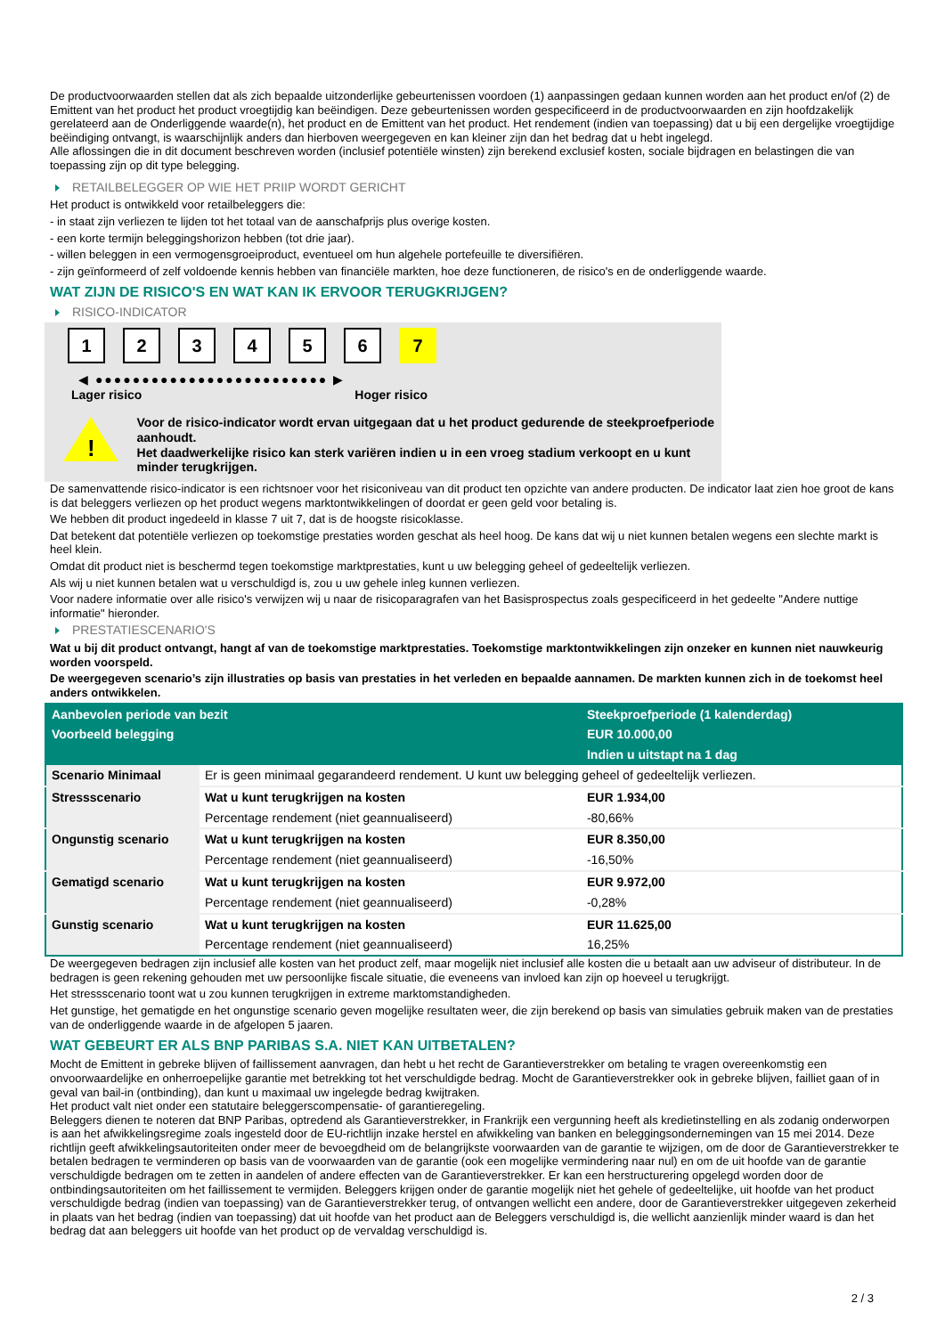De productvoorwaarden stellen dat als zich bepaalde uitzonderlijke gebeurtenissen voordoen (1) aanpassingen gedaan kunnen worden aan het product en/of (2) de Emittent van het product het product vroegtijdig kan beëindigen. Deze gebeurtenissen worden gespecificeerd in de productvoorwaarden en zijn hoofdzakelijk gerelateerd aan de Onderliggende waarde(n), het product en de Emittent van het product. Het rendement (indien van toepassing) dat u bij een dergelijke vroegtijdige beëindiging ontvangt, is waarschijnlijk anders dan hierboven weergegeven en kan kleiner zijn dan het bedrag dat u hebt ingelegd.
Alle aflossingen die in dit document beschreven worden (inclusief potentiële winsten) zijn berekend exclusief kosten, sociale bijdragen en belastingen die van toepassing zijn op dit type belegging.
RETAILBELEGGER OP WIE HET PRIIP WORDT GERICHT
Het product is ontwikkeld voor retailbeleggers die:
- in staat zijn verliezen te lijden tot het totaal van de aanschafprijs plus overige kosten.
- een korte termijn beleggingshorizon hebben (tot drie jaar).
- willen beleggen in een vermogensgroeiproduct, eventueel om hun algehele portefeuille te diversifiëren.
- zijn geïnformeerd of zelf voldoende kennis hebben van financiële markten, hoe deze functioneren, de risico's en de onderliggende waarde.
WAT ZIJN DE RISICO'S EN WAT KAN IK ERVOOR TERUGKRIJGEN?
RISICO-INDICATOR
1 2 3 4 5 6 7
◀ ●●●●●●●●●●●●●●●●●●●●●●●●● ▶
Lager risico Hoger risico
!
Voor de risico-indicator wordt ervan uitgegaan dat u het product gedurende de steekproefperiode aanhoudt.
Het daadwerkelijke risico kan sterk variëren indien u in een vroeg stadium verkoopt en u kunt minder terugkrijgen.
De samenvattende risico-indicator is een richtsnoer voor het risiconiveau van dit product ten opzichte van andere producten. De indicator laat zien hoe groot de kans is dat beleggers verliezen op het product wegens marktontwikkelingen of doordat er geen geld voor betaling is.
We hebben dit product ingedeeld in klasse 7 uit 7, dat is de hoogste risicoklasse.
Dat betekent dat potentiële verliezen op toekomstige prestaties worden geschat als heel hoog. De kans dat wij u niet kunnen betalen wegens een slechte markt is heel klein.
Omdat dit product niet is beschermd tegen toekomstige marktprestaties, kunt u uw belegging geheel of gedeeltelijk verliezen.
Als wij u niet kunnen betalen wat u verschuldigd is, zou u uw gehele inleg kunnen verliezen.
Voor nadere informatie over alle risico's verwijzen wij u naar de risicoparagrafen van het Basisprospectus zoals gespecificeerd in het gedeelte "Andere nuttige informatie" hieronder.
PRESTATIESCENARIO'S
Wat u bij dit product ontvangt, hangt af van de toekomstige marktprestaties. Toekomstige marktontwikkelingen zijn onzeker en kunnen niet nauwkeurig worden voorspeld.
De weergegeven scenario’s zijn illustraties op basis van prestaties in het verleden en bepaalde aannamen. De markten kunnen zich in de toekomst heel anders ontwikkelen.
| Aanbevolen periode van bezit | | Steekproefperiode (1 kalenderdag) |
| --- | --- | --- |
| Voorbeeld belegging | | EUR 10.000,00 |
| | | Indien u uitstapt na 1 dag |
| Scenario Minimaal | Er is geen minimaal gegarandeerd rendement. U kunt uw belegging geheel of gedeeltelijk verliezen. | |
| Stressscenario | Wat u kunt terugkrijgen na kosten | EUR 1.934,00 |
| | Percentage rendement (niet geannualiseerd) | -80,66% |
| Ongunstig scenario | Wat u kunt terugkrijgen na kosten | EUR 8.350,00 |
| | Percentage rendement (niet geannualiseerd) | -16,50% |
| Gematigd scenario | Wat u kunt terugkrijgen na kosten | EUR 9.972,00 |
| | Percentage rendement (niet geannualiseerd) | -0,28% |
| Gunstig scenario | Wat u kunt terugkrijgen na kosten | EUR 11.625,00 |
| | Percentage rendement (niet geannualiseerd) | 16,25% |
De weergegeven bedragen zijn inclusief alle kosten van het product zelf, maar mogelijk niet inclusief alle kosten die u betaalt aan uw adviseur of distributeur. In de bedragen is geen rekening gehouden met uw persoonlijke fiscale situatie, die eveneens van invloed kan zijn op hoeveel u terugkrijgt.
Het stressscenario toont wat u zou kunnen terugkrijgen in extreme marktomstandigheden.
Het gunstige, het gematigde en het ongunstige scenario geven mogelijke resultaten weer, die zijn berekend op basis van simulaties gebruik maken van de prestaties van de onderliggende waarde in de afgelopen 5 jaaren.
WAT GEBEURT ER ALS BNP PARIBAS S.A. NIET KAN UITBETALEN?
Mocht de Emittent in gebreke blijven of faillissement aanvragen, dan hebt u het recht de Garantieverstrekker om betaling te vragen overeenkomstig een onvoorwaardelijke en onherroepelijke garantie met betrekking tot het verschuldigde bedrag. Mocht de Garantieverstrekker ook in gebreke blijven, failliet gaan of in geval van bail-in (ontbinding), dan kunt u maximaal uw ingelegde bedrag kwijtraken.
Het product valt niet onder een statutaire beleggerscompensatie- of garantieregeling.
Beleggers dienen te noteren dat BNP Paribas, optredend als Garantieverstrekker, in Frankrijk een vergunning heeft als kredietinstelling en als zodanig onderworpen is aan het afwikkelingsregime zoals ingesteld door de EU-richtlijn inzake herstel en afwikkeling van banken en beleggingsondernemingen van 15 mei 2014. Deze richtlijn geeft afwikkelingsautoriteiten onder meer de bevoegdheid om de belangrijkste voorwaarden van de garantie te wijzigen, om de door de Garantieverstrekker te betalen bedragen te verminderen op basis van de voorwaarden van de garantie (ook een mogelijke vermindering naar nul) en om de uit hoofde van de garantie verschuldigde bedragen om te zetten in aandelen of andere effecten van de Garantieverstrekker. Er kan een herstructurering opgelegd worden door de ontbindingsautoriteiten om het faillissement te vermijden. Beleggers krijgen onder de garantie mogelijk niet het gehele of gedeeltelijke, uit hoofde van het product verschuldigde bedrag (indien van toepassing) van de Garantieverstrekker terug, of ontvangen wellicht een andere, door de Garantieverstrekker uitgegeven zekerheid in plaats van het bedrag (indien van toepassing) dat uit hoofde van het product aan de Beleggers verschuldigd is, die wellicht aanzienlijk minder waard is dan het bedrag dat aan beleggers uit hoofde van het product op de vervaldag verschuldigd is.
2 / 3